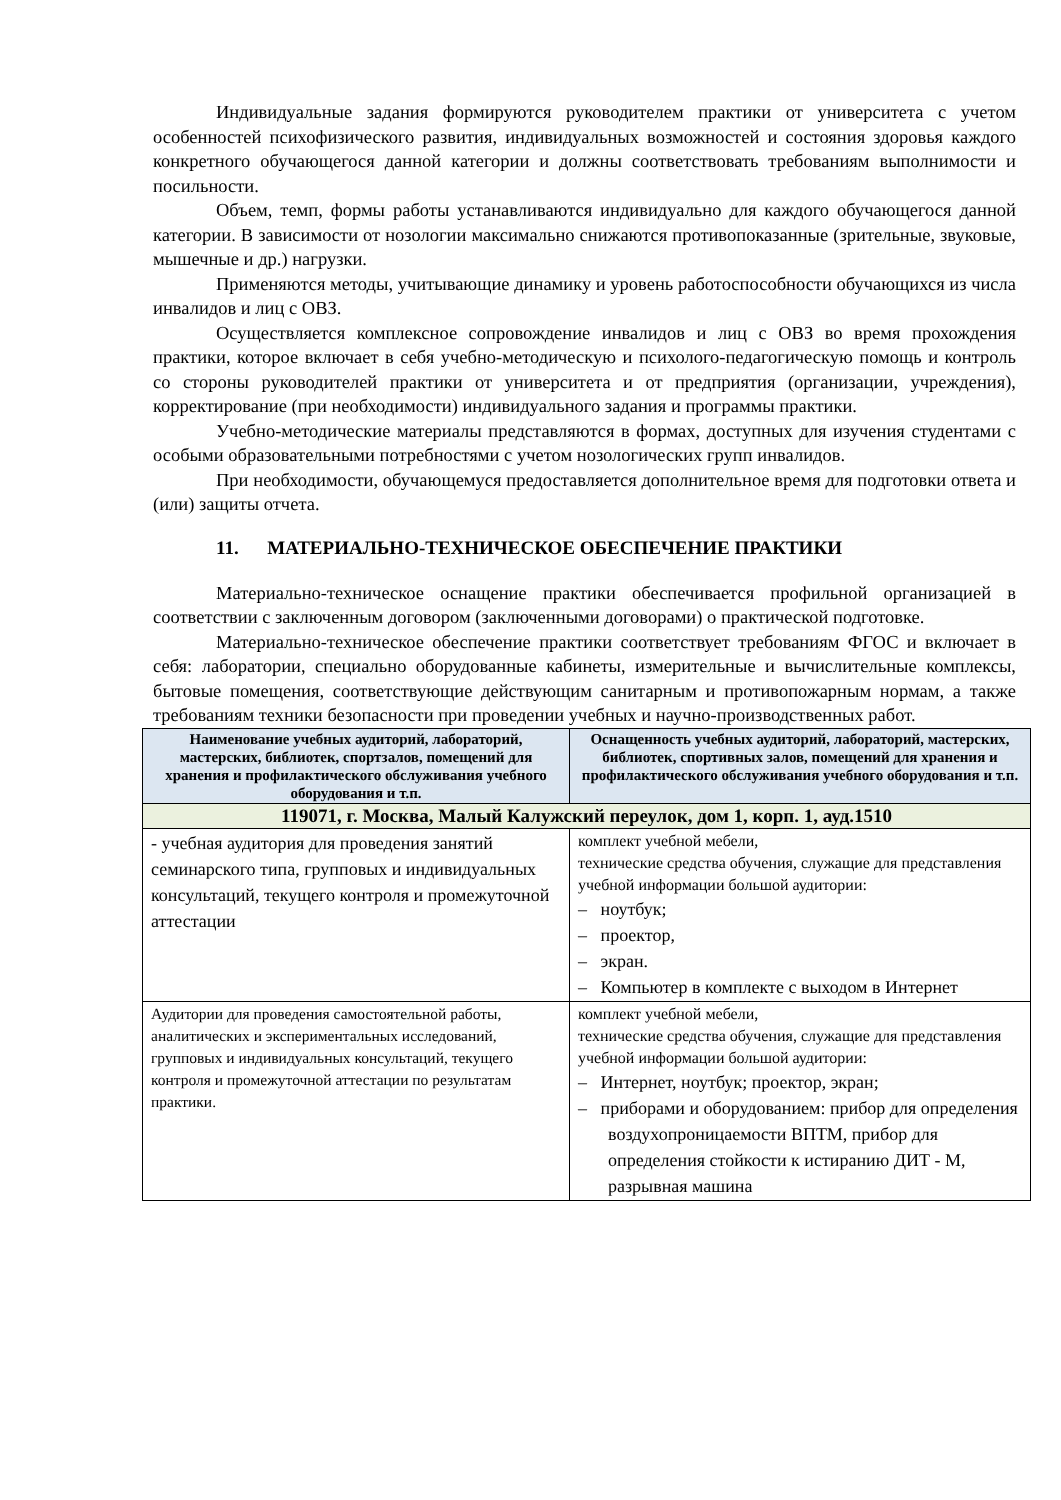Индивидуальные задания формируются руководителем практики от университета с учетом особенностей психофизического развития, индивидуальных возможностей и состояния здоровья каждого конкретного обучающегося данной категории и должны соответствовать требованиям выполнимости и посильности.
Объем, темп, формы работы устанавливаются индивидуально для каждого обучающегося данной категории. В зависимости от нозологии максимально снижаются противопоказанные (зрительные, звуковые, мышечные и др.) нагрузки.
Применяются методы, учитывающие динамику и уровень работоспособности обучающихся из числа инвалидов и лиц с ОВЗ.
Осуществляется комплексное сопровождение инвалидов и лиц с ОВЗ во время прохождения практики, которое включает в себя учебно-методическую и психолого-педагогическую помощь и контроль со стороны руководителей практики от университета и от предприятия (организации, учреждения), корректирование (при необходимости) индивидуального задания и программы практики.
Учебно-методические материалы представляются в формах, доступных для изучения студентами с особыми образовательными потребностями с учетом нозологических групп инвалидов.
При необходимости, обучающемуся предоставляется дополнительное время для подготовки ответа и (или) защиты отчета.
11. МАТЕРИАЛЬНО-ТЕХНИЧЕСКОЕ ОБЕСПЕЧЕНИЕ ПРАКТИКИ
Материально-техническое оснащение практики обеспечивается профильной организацией в соответствии с заключенным договором (заключенными договорами) о практической подготовке.
Материально-техническое обеспечение практики соответствует требованиям ФГОС и включает в себя: лаборатории, специально оборудованные кабинеты, измерительные и вычислительные комплексы, бытовые помещения, соответствующие действующим санитарным и противопожарным нормам, а также требованиям техники безопасности при проведении учебных и научно-производственных работ.
| Наименование учебных аудиторий, лабораторий, мастерских, библиотек, спортзалов, помещений для хранения и профилактического обслуживания учебного оборудования и т.п. | Оснащенность учебных аудиторий, лабораторий, мастерских, библиотек, спортивных залов, помещений для хранения и профилактического обслуживания учебного оборудования и т.п. |
| --- | --- |
| 119071, г. Москва, Малый Калужский переулок, дом 1, корп. 1, ауд.1510 | |
| - учебная аудитория для проведения занятий семинарского типа, групповых и индивидуальных консультаций, текущего контроля и промежуточной аттестации | комплект учебной мебели, технические средства обучения, служащие для представления учебной информации большой аудитории: – ноутбук; – проектор, – экран. – Компьютер в комплекте с выходом в Интернет |
| Аудитории для проведения самостоятельной работы, аналитических и экспериментальных исследований, групповых и индивидуальных консультаций, текущего контроля и промежуточной аттестации по результатам практики. | комплект учебной мебели, технические средства обучения, служащие для представления учебной информации большой аудитории: – Интернет, ноутбук; проектор, экран; – приборами и оборудованием: прибор для определения воздухопроницаемости ВПТМ, прибор для определения стойкости к истиранию ДИТ - М, разрывная машина |